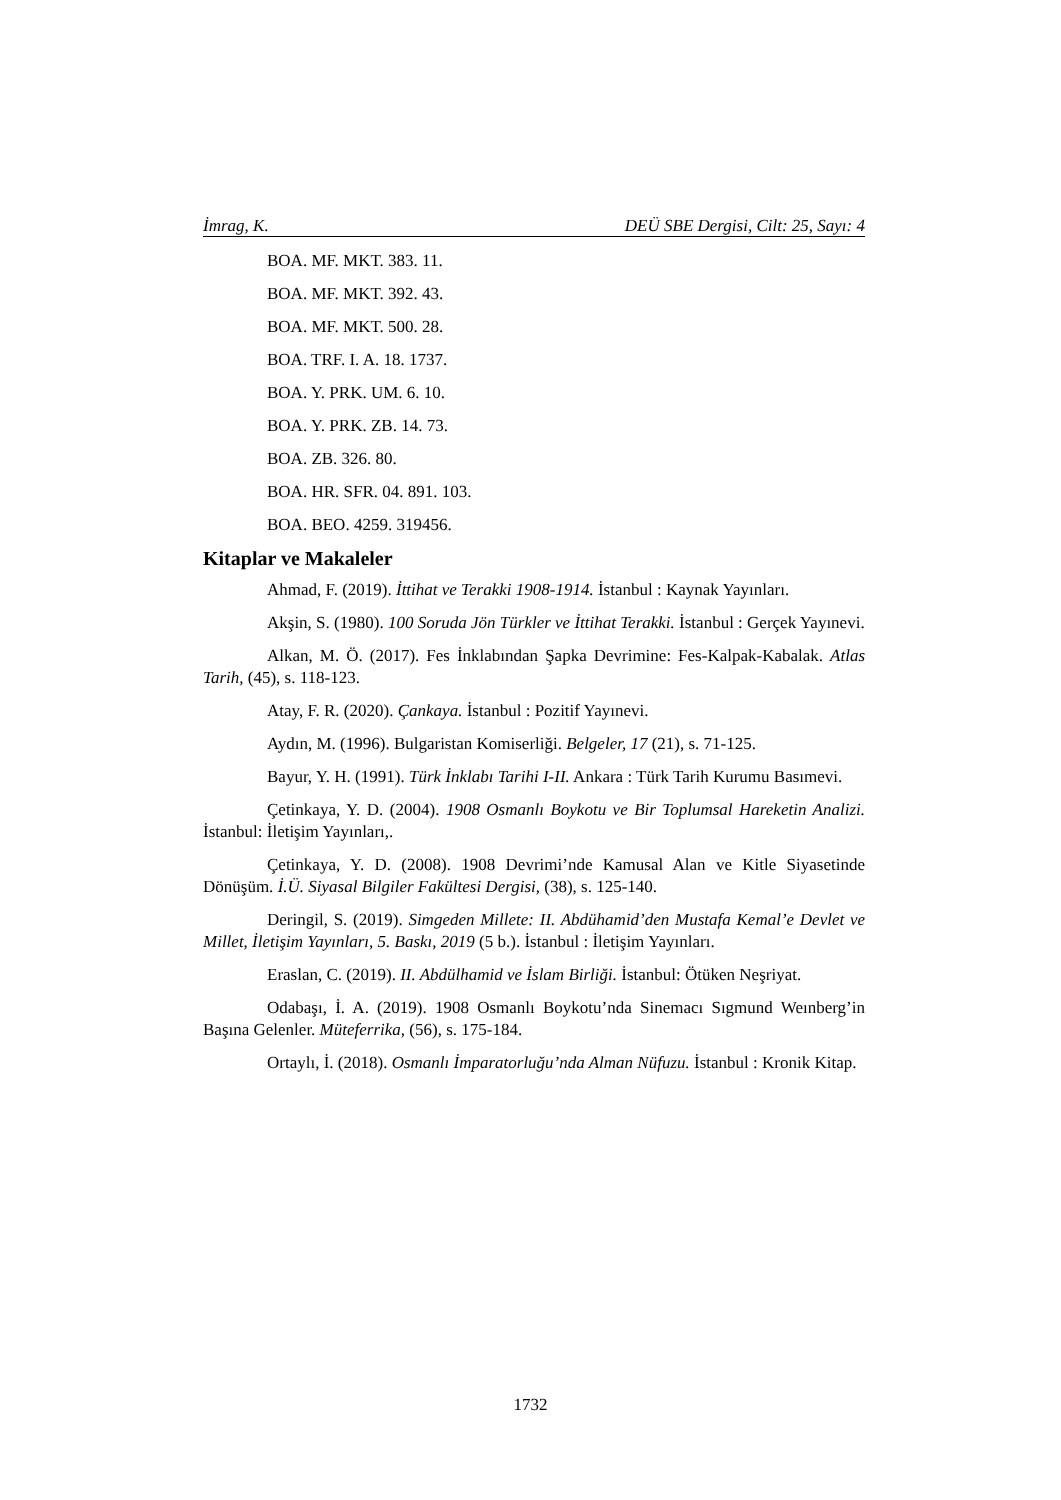İmrag, K. DEÜ SBE Dergisi, Cilt: 25, Sayı: 4
BOA. MF. MKT. 383. 11.
BOA. MF. MKT. 392. 43.
BOA. MF. MKT. 500. 28.
BOA. TRF. I. A. 18. 1737.
BOA. Y. PRK. UM. 6. 10.
BOA. Y. PRK. ZB. 14. 73.
BOA. ZB. 326. 80.
BOA. HR. SFR. 04. 891. 103.
BOA. BEO. 4259. 319456.
Kitaplar ve Makaleler
Ahmad, F. (2019). İttihat ve Terakki 1908-1914. İstanbul : Kaynak Yayınları.
Akşin, S. (1980). 100 Soruda Jön Türkler ve İttihat Terakki. İstanbul : Gerçek Yayınevi.
Alkan, M. Ö. (2017). Fes İnklabından Şapka Devrimine: Fes-Kalpak-Kabalak. Atlas Tarih, (45), s. 118-123.
Atay, F. R. (2020). Çankaya. İstanbul : Pozitif Yayınevi.
Aydın, M. (1996). Bulgaristan Komiserliği. Belgeler, 17 (21), s. 71-125.
Bayur, Y. H. (1991). Türk İnklabı Tarihi I-II. Ankara : Türk Tarih Kurumu Basımevi.
Çetinkaya, Y. D. (2004). 1908 Osmanlı Boykotu ve Bir Toplumsal Hareketin Analizi. İstanbul: İletişim Yayınları,.
Çetinkaya, Y. D. (2008). 1908 Devrimi’nde Kamusal Alan ve Kitle Siyasetinde Dönüşüm. İ.Ü. Siyasal Bilgiler Fakültesi Dergisi, (38), s. 125-140.
Deringil, S. (2019). Simgeden Millete: II. Abdühamid’den Mustafa Kemal’e Devlet ve Millet, İletişim Yayınları, 5. Baskı, 2019 (5 b.). İstanbul : İletişim Yayınları.
Eraslan, C. (2019). II. Abdülhamid ve İslam Birliği. İstanbul: Ötüken Neşriyat.
Odabaşı, İ. A. (2019). 1908 Osmanlı Boykotu’nda Sinemacı Sıgmund Weınberg’in Başına Gelenler. Müteferrika, (56), s. 175-184.
Ortaylı, İ. (2018). Osmanlı İmparatorluğu’nda Alman Nüfuzu. İstanbul : Kronik Kitap.
1732